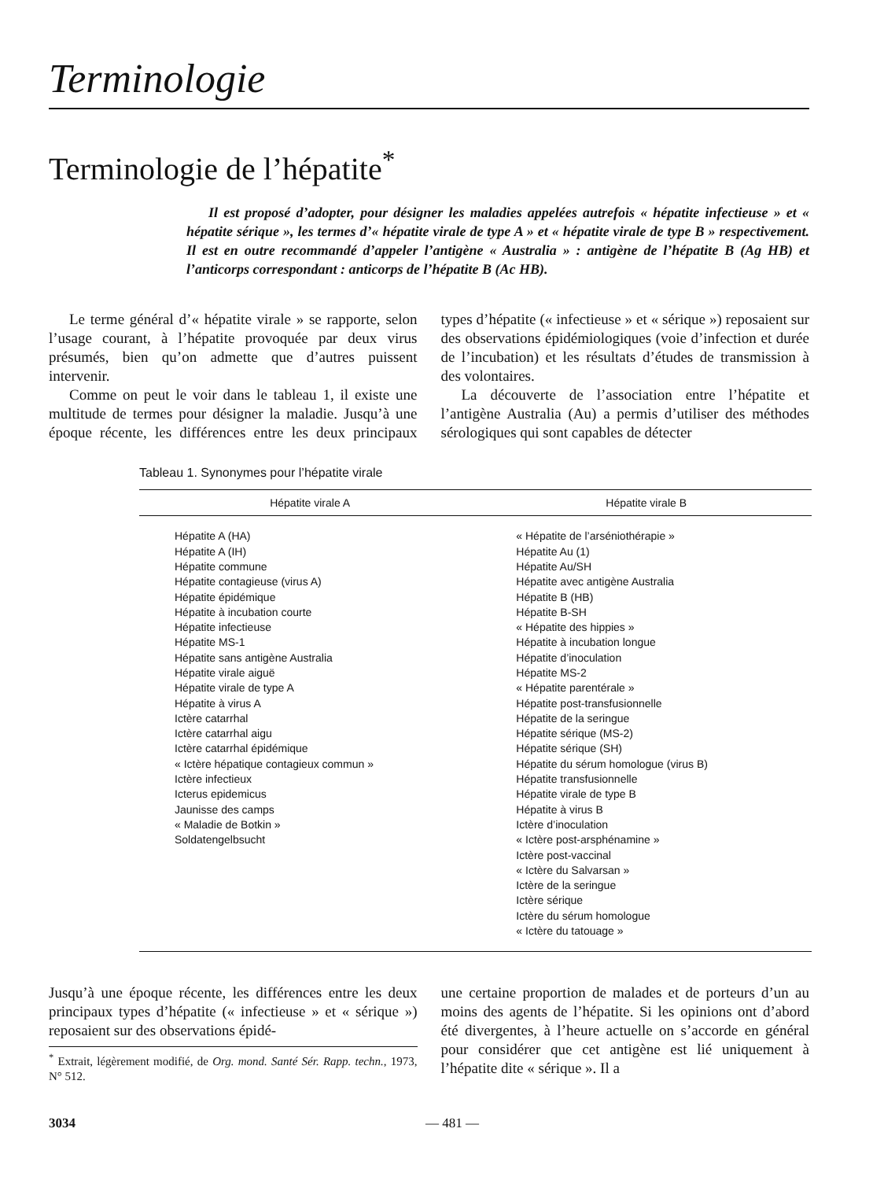Terminologie
Terminologie de l’hépatite<sup>*</sup>
Il est proposé d’adopter, pour désigner les maladies appelées autrefois « hépatite infectieuse » et « hépatite sérique », les termes d’« hépatite virale de type A » et « hépatite virale de type B » respectivement. Il est en outre recommandé d’appeler l’antigène « Australia » : antigène de l’hépatite B (Ag HB) et l’anticorps correspondant : anticorps de l’hépatite B (Ac HB).
Le terme général d’« hépatite virale » se rapporte, selon l’usage courant, à l’hépatite provoquée par deux virus présumés, bien qu’on admette que d’autres puissent intervenir.
Comme on peut le voir dans le tableau 1, il existe une multitude de termes pour désigner la maladie. Jusqu’à une époque récente, les différences entre les deux principaux types d’hépatite (« infectieuse » et « sérique ») reposaient sur des observations épidémiologiques (voie d’infection et durée de l’incubation) et les résultats d’études de transmission à des volontaires.
La découverte de l’association entre l’hépatite et l’antigène Australia (Au) a permis d’utiliser des méthodes sérologiques qui sont capables de détecter
Tableau 1. Synonymes pour l’hépatite virale
| Hépatite virale A | Hépatite virale B |
| --- | --- |
| Hépatite A (HA) Hépatite A (IH) Hépatite commune Hépatite contagieuse (virus A) Hépatite épidémique Hépatite à incubation courte Hépatite infectieuse Hépatite MS-1 Hépatite sans antigène Australia Hépatite virale aiguë Hépatite virale de type A Hépatite à virus A Ictère catarrhal Ictère catarrhal aigu Ictère catarrhal épidémique « Ictère hépatique contagieux commun » Ictère infectieux Icterus epidemicus Jaunisse des camps « Maladie de Botkin » Soldatengelbsucht | « Hépatite de l’arséniothérapie » Hépatite Au (1) Hépatite Au/SH Hépatite avec antigène Australia Hépatite B (HB) Hépatite B-SH « Hépatite des hippies » Hépatite à incubation longue Hépatite d’inoculation Hépatite MS-2 « Hépatite parentérale » Hépatite post-transfusionnelle Hépatite de la seringue Hépatite sérique (MS-2) Hépatite sérique (SH) Hépatite du sérum homologue (virus B) Hépatite transfusionnelle Hépatite virale de type B Hépatite à virus B Ictère d’inoculation « Ictère post-arsphénamine » Ictère post-vaccinal « Ictère du Salvarsan » Ictère de la seringue Ictère sérique Ictère du sérum homologue « Ictère du tatouage » |
Jusqu’à une époque récente, les différences entre les deux principaux types d’hépatite (« infectieuse » et « sérique ») reposaient sur des observations épidé-
<sup>*</sup> Extrait, légèrement modifié, de Org. mond. Santé Sér. Rapp. techn., 1973, N° 512.
une certaine proportion de malades et de porteurs d’un au moins des agents de l’hépatite. Si les opinions ont d’abord été divergentes, à l’heure actuelle on s’accorde en général pour considérer que cet antigène est lié uniquement à l’hépatite dite « sérique ». Il a
3034 — 481 —